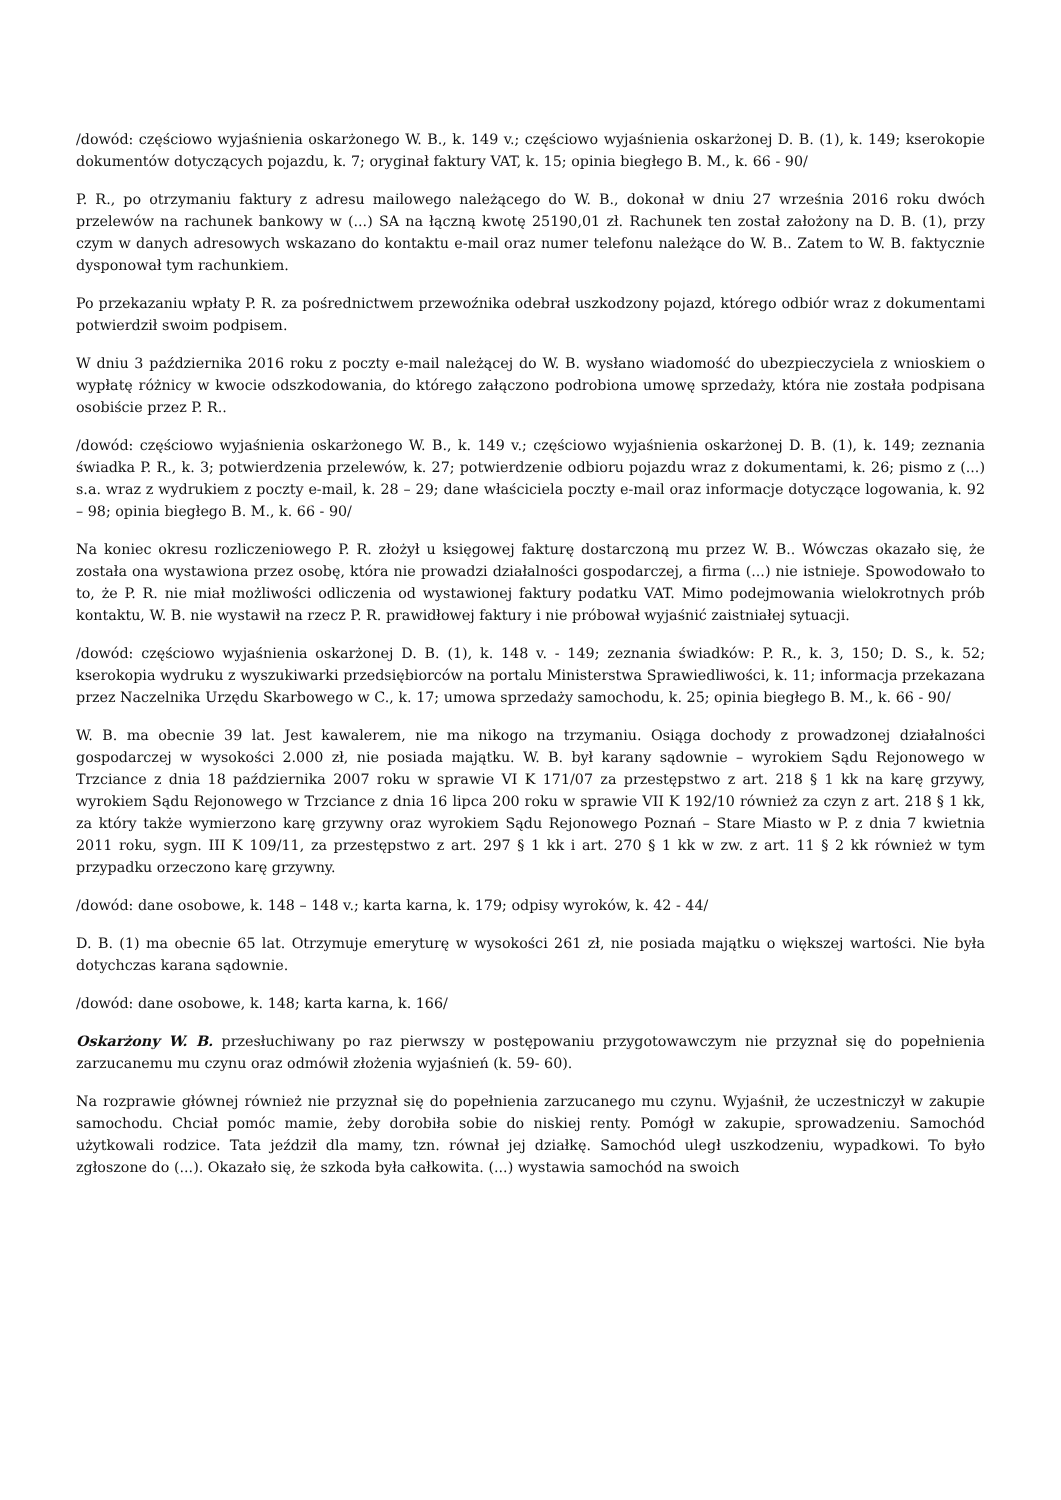/dowód: częściowo wyjaśnienia oskarżonego W. B., k. 149 v.; częściowo wyjaśnienia oskarżonej D. B. (1), k. 149; kserokopie dokumentów dotyczących pojazdu, k. 7; oryginał faktury VAT, k. 15; opinia biegłego B. M., k. 66 - 90/
P. R., po otrzymaniu faktury z adresu mailowego należącego do W. B., dokonał w dniu 27 września 2016 roku dwóch przelewów na rachunek bankowy w (...) SA na łączną kwotę 25190,01 zł. Rachunek ten został założony na D. B. (1), przy czym w danych adresowych wskazano do kontaktu e-mail oraz numer telefonu należące do W. B.. Zatem to W. B. faktycznie dysponował tym rachunkiem.
Po przekazaniu wpłaty P. R. za pośrednictwem przewoźnika odebrał uszkodzony pojazd, którego odbiór wraz z dokumentami potwierdził swoim podpisem.
W dniu 3 października 2016 roku z poczty e-mail należącej do W. B. wysłano wiadomość do ubezpieczyciela z wnioskiem o wypłatę różnicy w kwocie odszkodowania, do którego załączono podrobiona umowę sprzedaży, która nie została podpisana osobiście przez P. R..
/dowód: częściowo wyjaśnienia oskarżonego W. B., k. 149 v.; częściowo wyjaśnienia oskarżonej D. B. (1), k. 149; zeznania świadka P. R., k. 3; potwierdzenia przelewów, k. 27; potwierdzenie odbioru pojazdu wraz z dokumentami, k. 26; pismo z (...) s.a. wraz z wydrukiem z poczty e-mail, k. 28 – 29; dane właściciela poczty e-mail oraz informacje dotyczące logowania, k. 92 – 98; opinia biegłego B. M., k. 66 - 90/
Na koniec okresu rozliczeniowego P. R. złożył u księgowej fakturę dostarczoną mu przez W. B.. Wówczas okazało się, że została ona wystawiona przez osobę, która nie prowadzi działalności gospodarczej, a firma (...) nie istnieje. Spowodowało to to, że P. R. nie miał możliwości odliczenia od wystawionej faktury podatku VAT. Mimo podejmowania wielokrotnych prób kontaktu, W. B. nie wystawił na rzecz P. R. prawidłowej faktury i nie próbował wyjaśnić zaistniałej sytuacji.
/dowód: częściowo wyjaśnienia oskarżonej D. B. (1), k. 148 v. - 149; zeznania świadków: P. R., k. 3, 150; D. S., k. 52; kserokopia wydruku z wyszukiwarki przedsiębiorców na portalu Ministerstwa Sprawiedliwości, k. 11; informacja przekazana przez Naczelnika Urzędu Skarbowego w C., k. 17; umowa sprzedaży samochodu, k. 25; opinia biegłego B. M., k. 66 - 90/
W. B. ma obecnie 39 lat. Jest kawalerem, nie ma nikogo na trzymaniu. Osiąga dochody z prowadzonej działalności gospodarczej w wysokości 2.000 zł, nie posiada majątku. W. B. był karany sądownie – wyrokiem Sądu Rejonowego w Trzciance z dnia 18 października 2007 roku w sprawie VI K 171/07 za przestępstwo z art. 218 § 1 kk na karę grzywy, wyrokiem Sądu Rejonowego w Trzciance z dnia 16 lipca 200 roku w sprawie VII K 192/10 również za czyn z art. 218 § 1 kk, za który także wymierzono karę grzywny oraz wyrokiem Sądu Rejonowego Poznań – Stare Miasto w P. z dnia 7 kwietnia 2011 roku, sygn. III K 109/11, za przestępstwo z art. 297 § 1 kk i art. 270 § 1 kk w zw. z art. 11 § 2 kk również w tym przypadku orzeczono karę grzywny.
/dowód: dane osobowe, k. 148 – 148 v.; karta karna, k. 179; odpisy wyroków, k. 42 - 44/
D. B. (1) ma obecnie 65 lat. Otrzymuje emeryturę w wysokości 261 zł, nie posiada majątku o większej wartości. Nie była dotychczas karana sądownie.
/dowód: dane osobowe, k. 148; karta karna, k. 166/
Oskarżony W. B. przesłuchiwany po raz pierwszy w postępowaniu przygotowawczym nie przyznał się do popełnienia zarzucanemu mu czynu oraz odmówił złożenia wyjaśnień (k. 59- 60).
Na rozprawie głównej również nie przyznał się do popełnienia zarzucanego mu czynu. Wyjaśnił, że uczestniczył w zakupie samochodu. Chciał pomóc mamie, żeby dorobiła sobie do niskiej renty. Pomógł w zakupie, sprowadzeniu. Samochód użytkowali rodzice. Tata jeździł dla mamy, tzn. równał jej działkę. Samochód uległ uszkodzeniu, wypadkowi. To było zgłoszone do (...). Okazało się, że szkoda była całkowita. (...) wystawia samochód na swoich